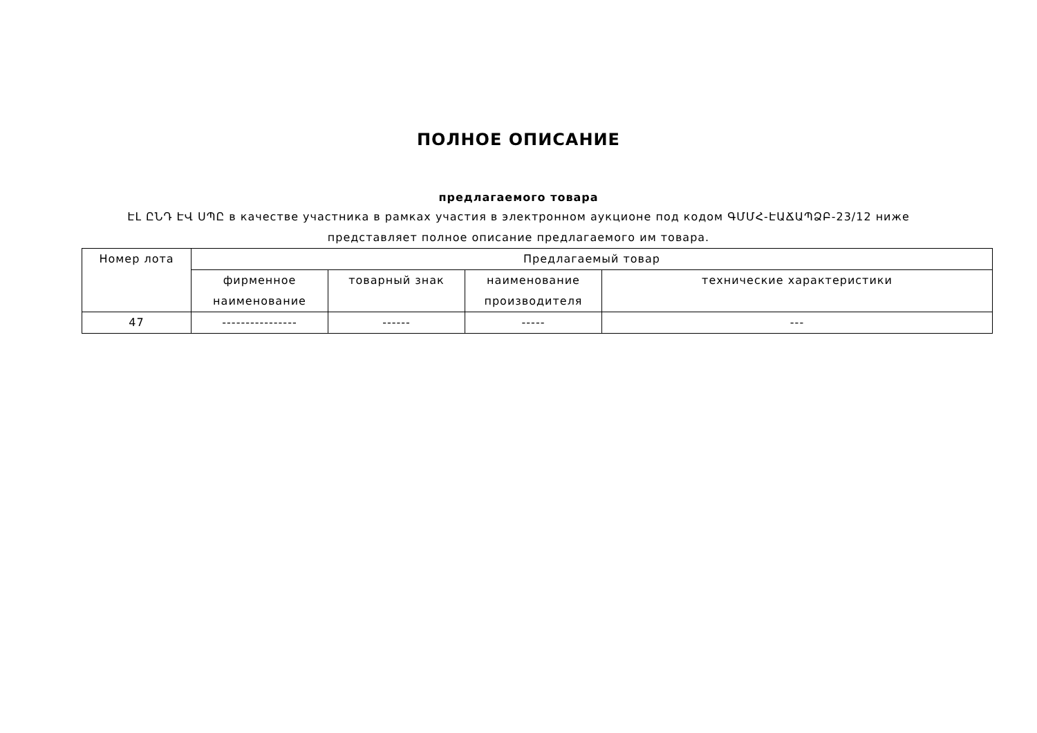ПОЛНОЕ ОПИСАНИЕ
предлагаемого товара
ԷԼ ԸՆԴ ԷՎ ՍՊԸ в качестве участника в рамках участия в электронном аукционе под кодом ԳՄՄՀ-ԷԱՃԱՊՁԲ-23/12 ниже представляет полное описание предлагаемого им товара.
| Номер лота | Предлагаемый товар | | | |
| --- | --- | --- | --- | --- |
| | фирменное наименование | товарный знак | наименование производителя | технические характеристики |
| 47 | ---------------- | ------ | ----- | --- |